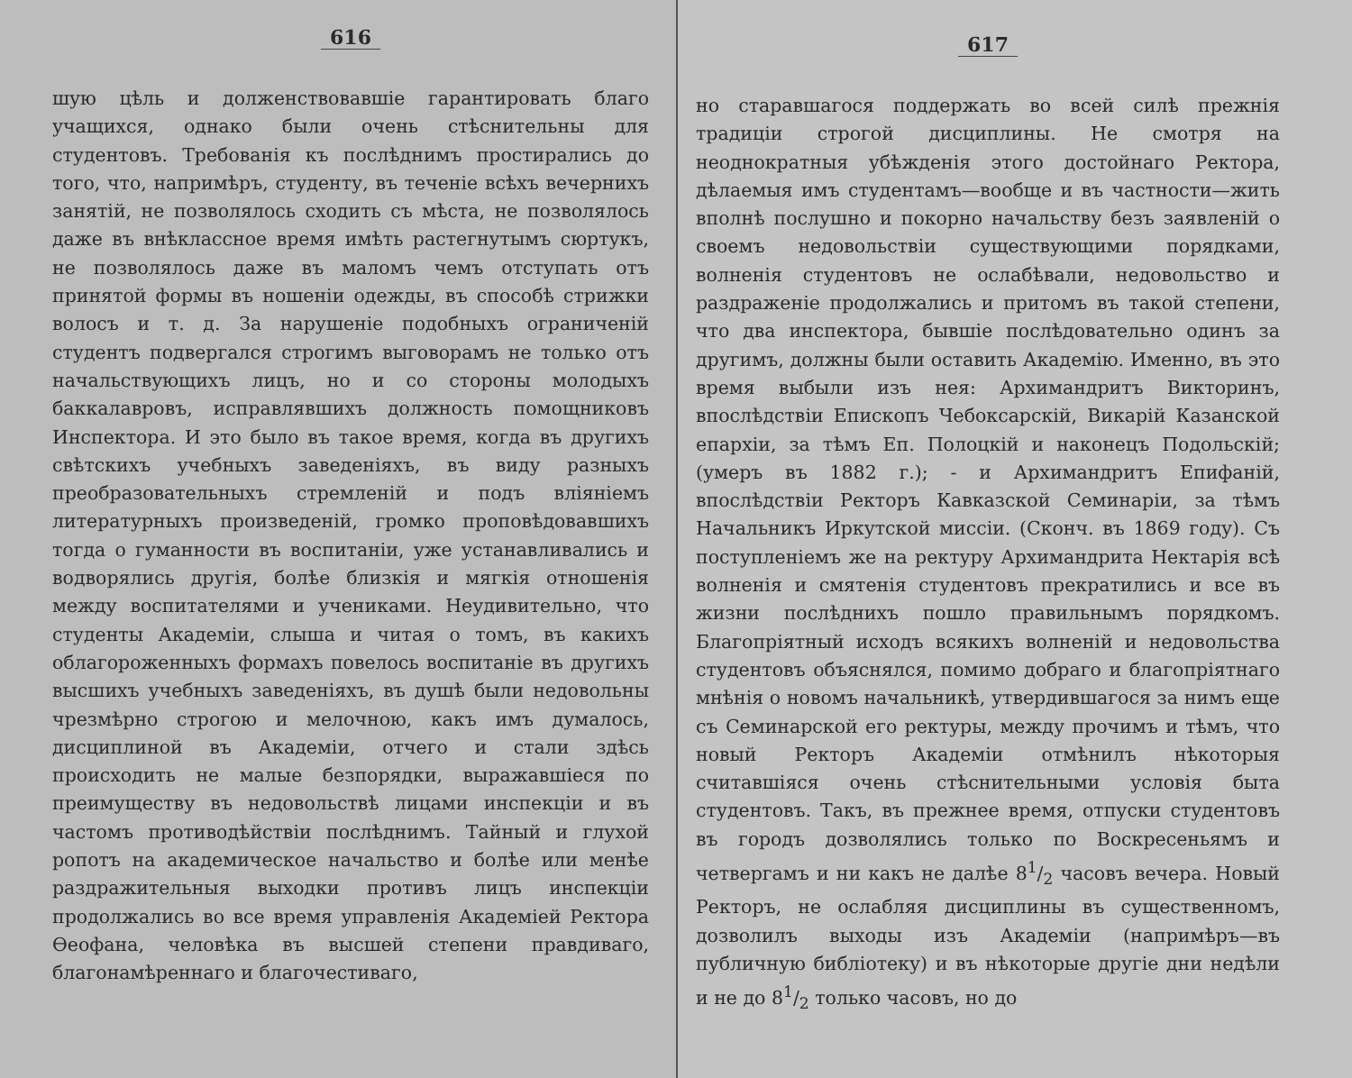616
шую цѣль и долженствовавшіе гарантировать благо учащихся, однако были очень стѣснительны для студентовъ. Требованія къ послѣднимъ простирались до того, что, напримѣръ, студенту, въ теченіе всѣхъ вечернихъ занятій, не позволялось сходить съ мѣста, не позволялось даже въ внѣклассное время имѣть растегнутымъ сюртукъ, не позволялось даже въ маломъ чемъ отступать отъ принятой формы въ ношеніи одежды, въ способѣ стрижки волосъ и т. д. За нарушеніе подобныхъ ограниченій студентъ подвергался строгимъ выговорамъ не только отъ начальствующихъ лицъ, но и со стороны молодыхъ баккалавровъ, исправлявшихъ должность помощниковъ Инспектора. И это было въ такое время, когда въ другихъ свѣтскихъ учебныхъ заведеніяхъ, въ виду разныхъ преобразовательныхъ стремленій и подъ вліяніемъ литературныхъ произведеній, громко проповѣдовавшихъ тогда о гуманности въ воспитаніи, уже устанавливались и водворялись другія, болѣе близкія и мягкія отношенія между воспитателями и учениками. Неудивительно, что студенты Академіи, слыша и читая о томъ, въ какихъ облагороженныхъ формахъ повелось воспитаніе въ другихъ высшихъ учебныхъ заведеніяхъ, въ душѣ были недовольны чрезмѣрно строгою и мелочною, какъ имъ думалось, дисциплиной въ Академіи, отчего и стали здѣсь происходить не малые безпорядки, выражавшіеся по преимуществу въ недовольствѣ лицами инспекціи и въ частомъ противодѣйствіи послѣднимъ. Тайный и глухой ропотъ на академическое начальство и болѣе или менѣе раздражительныя выходки противъ лицъ инспекціи продолжались во все время управленія Академіей Ректора Ѳеофана, человѣка въ высшей степени правдиваго, благонамѣреннаго и благочестиваго,
617
но старавшагося поддержать во всей силѣ прежнія традиціи строгой дисциплины. Не смотря на неоднократныя убѣжденія этого достойнаго Ректора, дѣлаемыя имъ студентамъ—вообще и въ частности—жить вполнѣ послушно и покорно начальству безъ заявленій о своемъ недовольствіи существующими порядками, волненія студентовъ не ослабѣвали, недовольство и раздраженіе продолжались и притомъ въ такой степени, что два инспектора, бывшіе послѣдовательно одинъ за другимъ, должны были оставить Академію. Именно, въ это время выбыли изъ нея: Архимандритъ Викторинъ, впослѣдствіи Епископъ Чебоксарскій, Викарій Казанской епархіи, за тѣмъ Еп. Полоцкій и наконецъ Подольскій; (умеръ въ 1882 г.); - и Архимандритъ Епифаній, впослѣдствіи Ректоръ Кавказской Семинаріи, за тѣмъ Начальникъ Иркутской миссіи. (Сконч. въ 1869 году). Съ поступленіемъ же на ректуру Архимандрита Нектарія всѣ волненія и смятенія студентовъ прекратились и все въ жизни послѣднихъ пошло правильнымъ порядкомъ. Благопріятный исходъ всякихъ волненій и недовольства студентовъ объяснялся, помимо добраго и благопріятнаго мнѣнія о новомъ начальникѣ, утвердившагося за нимъ еще съ Семинарской его ректуры, между прочимъ и тѣмъ, что новый Ректоръ Академіи отмѣнилъ нѣкоторыя считавшіяся очень стѣснительными условія быта студентовъ. Такъ, въ прежнее время, отпуски студентовъ въ городъ дозволялись только по Воскресеньямъ и четвергамъ и ни какъ не далѣе 81/2 часовъ вечера. Новый Ректоръ, не ослабляя дисциплины въ существенномъ, дозволилъ выходы изъ Академіи (напримѣръ—въ публичную библіотеку) и въ нѣкоторые другіе дни недѣли и не до 81/2 только часовъ, но до